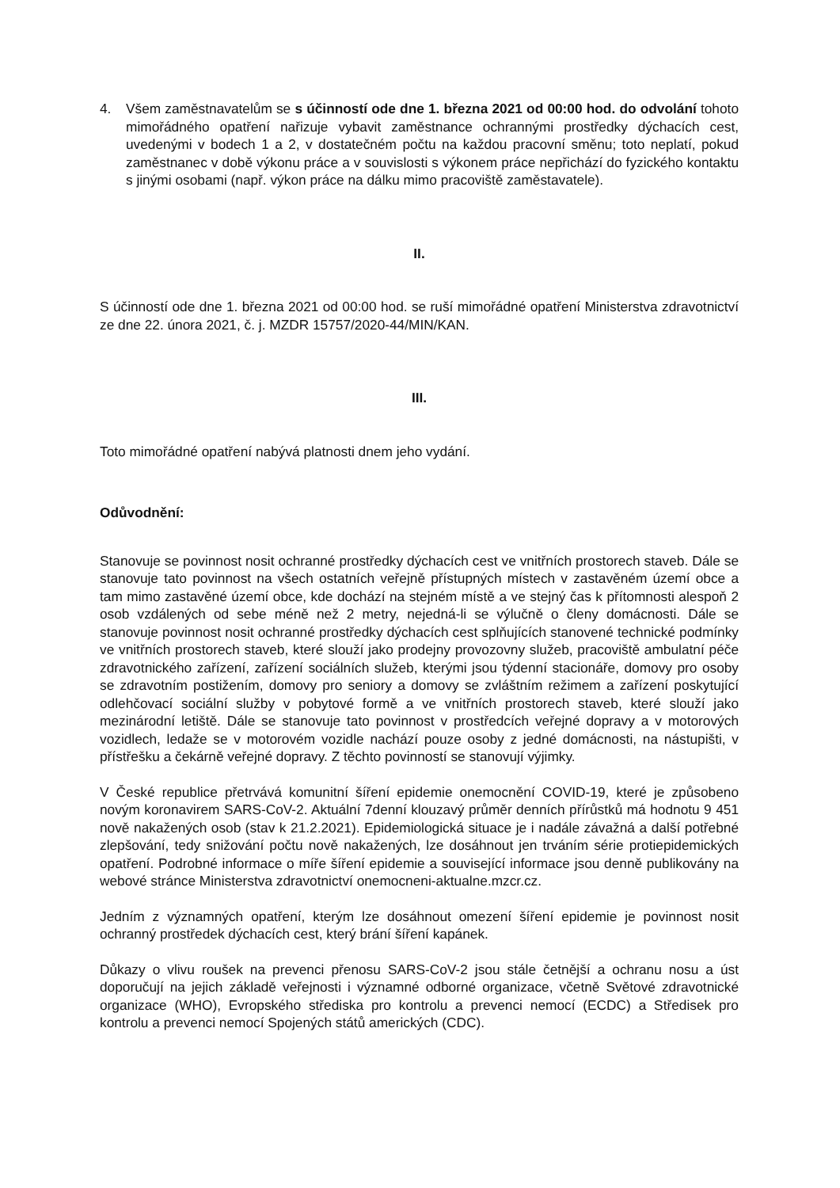4. Všem zaměstnavatelům se s účinností ode dne 1. března 2021 od 00:00 hod. do odvolání tohoto mimořádného opatření nařizuje vybavit zaměstnance ochrannými prostředky dýchacích cest, uvedenými v bodech 1 a 2, v dostatečném počtu na každou pracovní směnu; toto neplatí, pokud zaměstnanec v době výkonu práce a v souvislosti s výkonem práce nepřichází do fyzického kontaktu s jinými osobami (např. výkon práce na dálku mimo pracoviště zaměstavatele).
II.
S účinností ode dne 1. března 2021 od 00:00 hod. se ruší mimořádné opatření Ministerstva zdravotnictví ze dne 22. února 2021, č. j. MZDR 15757/2020-44/MIN/KAN.
III.
Toto mimořádné opatření nabývá platnosti dnem jeho vydání.
Odůvodnění:
Stanovuje se povinnost nosit ochranné prostředky dýchacích cest ve vnitřních prostorech staveb. Dále se stanovuje tato povinnost na všech ostatních veřejně přístupných místech v zastavěném území obce a tam mimo zastavěné území obce, kde dochází na stejném místě a ve stejný čas k přítomnosti alespoň 2 osob vzdálených od sebe méně než 2 metry, nejedná-li se výlučně o členy domácnosti. Dále se stanovuje povinnost nosit ochranné prostředky dýchacích cest splňujících stanovené technické podmínky ve vnitřních prostorech staveb, které slouží jako prodejny provozovny služeb, pracoviště ambulatní péče zdravotnického zařízení, zařízení sociálních služeb, kterými jsou týdenní stacionáře, domovy pro osoby se zdravotním postižením, domovy pro seniory a domovy se zvláštním režimem a zařízení poskytující odlehčovací sociální služby v pobytové formě a ve vnitřních prostorech staveb, které slouží jako mezinárodní letiště. Dále se stanovuje tato povinnost v prostředcích veřejné dopravy a v motorových vozidlech, ledaže se v motorovém vozidle nachází pouze osoby z jedné domácnosti, na nástupišti, v přístřešku a čekárně veřejné dopravy. Z těchto povinností se stanovují výjimky.
V České republice přetrvává komunitní šíření epidemie onemocnění COVID-19, které je způsobeno novým koronavirem SARS-CoV-2. Aktuální 7denní klouzavý průměr denních přírůstků má hodnotu 9 451 nově nakažených osob (stav k 21.2.2021). Epidemiologická situace je i nadále závažná a další potřebné zlepšování, tedy snižování počtu nově nakažených, lze dosáhnout jen trváním série protiepidemických opatření. Podrobné informace o míře šíření epidemie a související informace jsou denně publikovány na webové stránce Ministerstva zdravotnictví onemocneni-aktualne.mzcr.cz.
Jedním z významných opatření, kterým lze dosáhnout omezení šíření epidemie je povinnost nosit ochranný prostředek dýchacích cest, který brání šíření kapánek.
Důkazy o vlivu roušek na prevenci přenosu SARS-CoV-2 jsou stále četnější a ochranu nosu a úst doporučují na jejich základě veřejnosti i významné odborné organizace, včetně Světové zdravotnické organizace (WHO), Evropského střediska pro kontrolu a prevenci nemocí (ECDC) a Středisek pro kontrolu a prevenci nemocí Spojených států amerických (CDC).